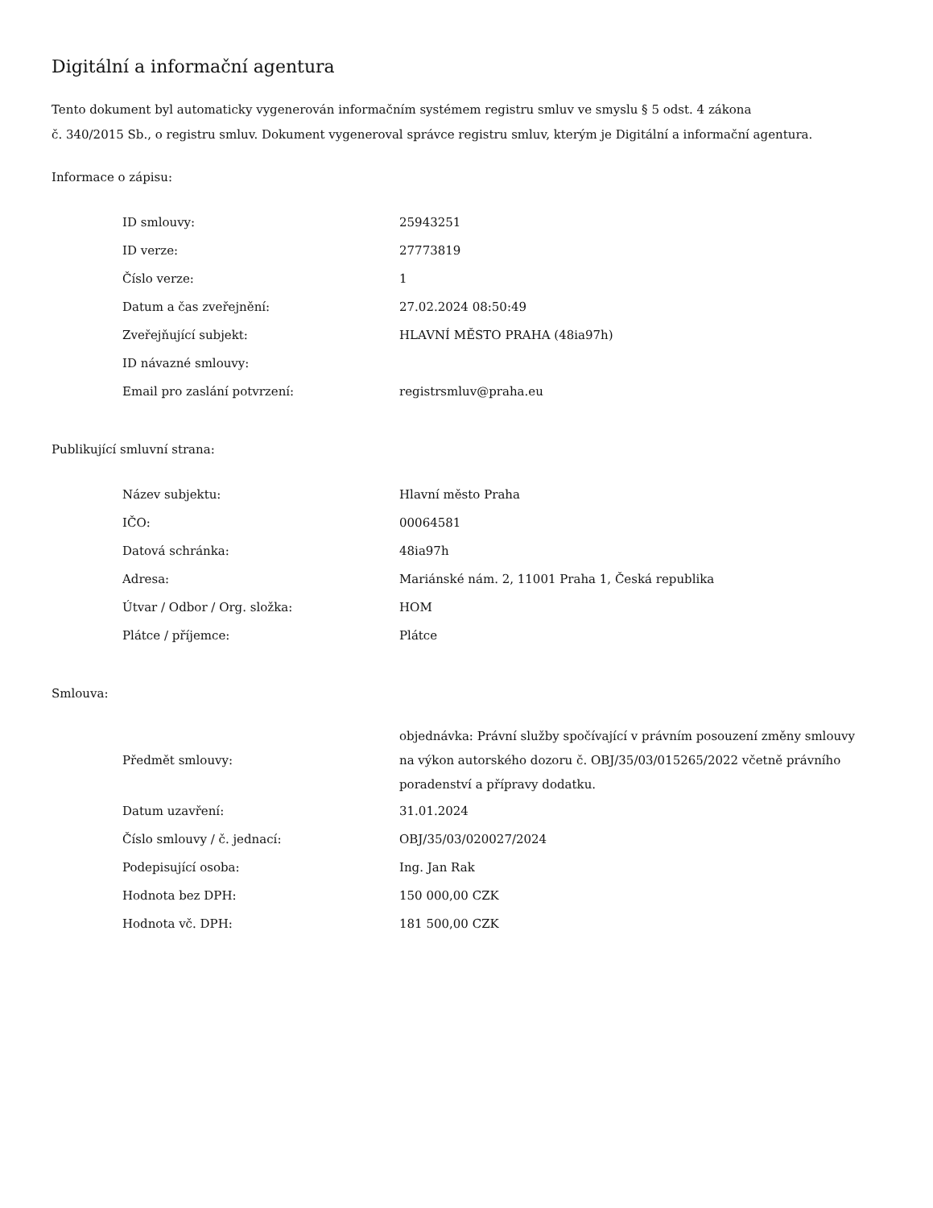Digitální a informační agentura
Tento dokument byl automaticky vygenerován informačním systémem registru smluv ve smyslu § 5 odst. 4 zákona
č. 340/2015 Sb., o registru smluv. Dokument vygeneroval správce registru smluv, kterým je Digitální a informační agentura.
Informace o zápisu:
| ID smlouvy: | 25943251 |
| ID verze: | 27773819 |
| Číslo verze: | 1 |
| Datum a čas zveřejnění: | 27.02.2024 08:50:49 |
| Zveřejňující subjekt: | HLAVNÍ MĚSTO PRAHA (48ia97h) |
| ID návazné smlouvy: | |
| Email pro zaslání potvrzení: | registrsmluv@praha.eu |
Publikující smluvní strana:
| Název subjektu: | Hlavní město Praha |
| IČO: | 00064581 |
| Datová schránka: | 48ia97h |
| Adresa: | Mariánské nám. 2, 11001 Praha 1, Česká republika |
| Útvar / Odbor / Org. složka: | HOM |
| Plátce / příjemce: | Plátce |
Smlouva:
| Předmět smlouvy: | objednávka: Právní služby spočívající v právním posouzení změny smlouvy na výkon autorského dozoru č. OBJ/35/03/015265/2022 včetně právního poradenství a přípravy dodatku. |
| Datum uzavření: | 31.01.2024 |
| Číslo smlouvy / č. jednací: | OBJ/35/03/020027/2024 |
| Podepisující osoba: | Ing. Jan Rak |
| Hodnota bez DPH: | 150 000,00 CZK |
| Hodnota vč. DPH: | 181 500,00 CZK |